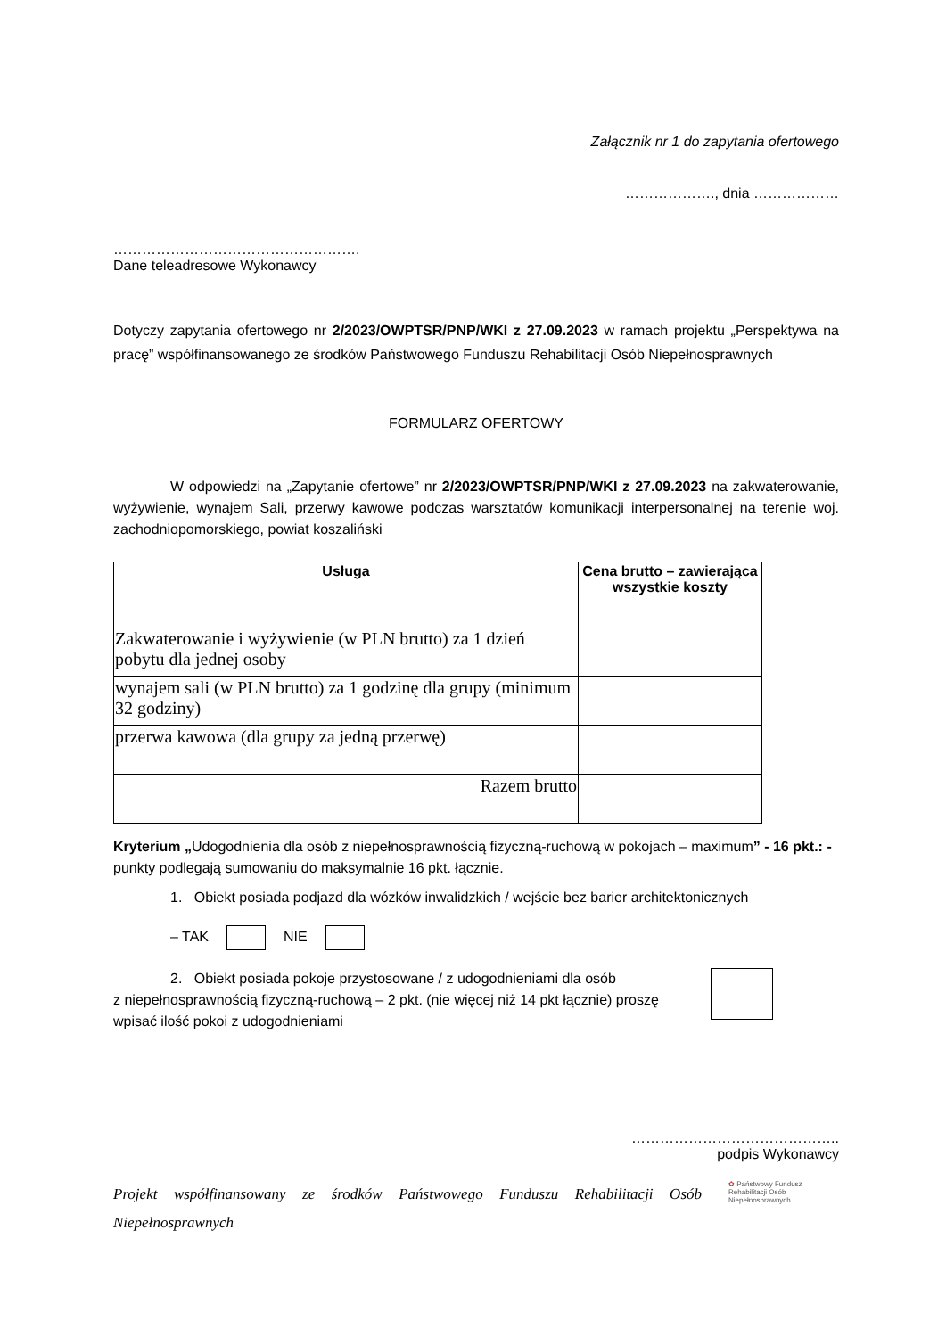Załącznik nr 1 do zapytania ofertowego
………………., dnia ………………
…………………………………………….
Dane teleadresowe Wykonawcy
Dotyczy zapytania ofertowego nr 2/2023/OWPTSR/PNP/WKI z 27.09.2023 w ramach projektu „Perspektywa na pracę” współfinansowanego ze środków Państwowego Funduszu Rehabilitacji Osób Niepełnosprawnych
FORMULARZ OFERTOWY
W odpowiedzi na „Zapytanie ofertowe” nr 2/2023/OWPTSR/PNP/WKI z 27.09.2023 na zakwaterowanie, wyżywienie, wynajem Sali, przerwy kawowe podczas warsztatów komunikacji interpersonalnej na terenie woj. zachodniopomorskiego, powiat koszaliński
| Usługa | Cena brutto – zawierająca wszystkie koszty |
| --- | --- |
| Zakwaterowanie i wyżywienie (w PLN brutto) za 1 dzień pobytu dla jednej osoby | |
| wynajem sali (w PLN brutto) za 1 godzinę dla grupy (minimum 32 godziny) | |
| przerwa kawowa (dla grupy za jedną przerwę) | |
| Razem brutto | |
Kryterium „Udogodnienia dla osób z niepełnosprawnością fizyczną-ruchową w pokojach – maximum” - 16 pkt.: - punkty podlegają sumowaniu do maksymalnie 16 pkt. łącznie.
1. Obiekt posiada podjazd dla wózków inwalidzkich / wejście bez barier architektonicznych
– TAK NIE
2. Obiekt posiada pokoje przystosowane / z udogodnieniami dla osób
z niepełnosprawnością fizyczną-ruchową – 2 pkt. (nie więcej niż 14 pkt łącznie) proszę wpisać ilość pokoi z udogodnieniami
……………………………………..
podpis Wykonawcy
Projekt współfinansowany ze środków Państwowego Funduszu Rehabilitacji Osób Niepełnosprawnych
✿ Państwowy Fundusz
Rehabilitacji Osób
Niepełnosprawnych